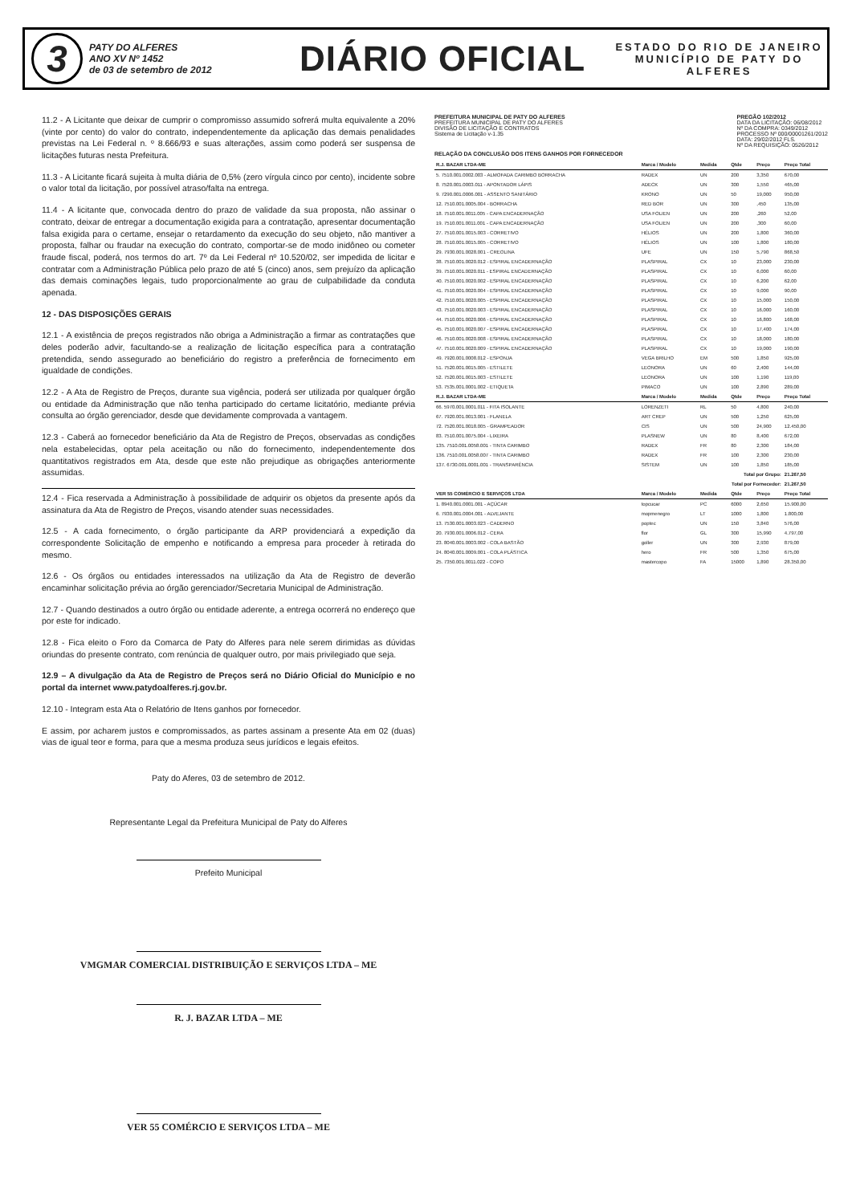3
PATY DO ALFERES
ANO XV Nº 1452
de 03 de setembro de 2012
DIÁRIO OFICIAL
ESTADO DO RIO DE JANEIRO
MUNICÍPIO DE PATY DO ALFERES
11.2 - A Licitante que deixar de cumprir o compromisso assumido sofrerá multa equivalente a 20% (vinte por cento) do valor do contrato, independentemente da aplicação das demais penalidades previstas na Lei Federal n. º 8.666/93 e suas alterações, assim como poderá ser suspensa de licitações futuras nesta Prefeitura.
11.3 - A Licitante ficará sujeita à multa diária de 0,5% (zero vírgula cinco por cento), incidente sobre o valor total da licitação, por possível atraso/falta na entrega.
11.4 - A licitante que, convocada dentro do prazo de validade da sua proposta, não assinar o contrato, deixar de entregar a documentação exigida para a contratação, apresentar documentação falsa exigida para o certame, ensejar o retardamento da execução do seu objeto, não mantiver a proposta, falhar ou fraudar na execução do contrato, comportar-se de modo inidôneo ou cometer fraude fiscal, poderá, nos termos do art. 7º da Lei Federal nº 10.520/02, ser impedida de licitar e contratar com a Administração Pública pelo prazo de até 5 (cinco) anos, sem prejuízo da aplicação das demais cominações legais, tudo proporcionalmente ao grau de culpabilidade da conduta apenada.
12 - DAS DISPOSIÇÕES GERAIS
12.1 - A existência de preços registrados não obriga a Administração a firmar as contratações que deles poderão advir, facultando-se a realização de licitação específica para a contratação pretendida, sendo assegurado ao beneficiário do registro a preferência de fornecimento em igualdade de condições.
12.2 - A Ata de Registro de Preços, durante sua vigência, poderá ser utilizada por qualquer órgão ou entidade da Administração que não tenha participado do certame licitatório, mediante prévia consulta ao órgão gerenciador, desde que devidamente comprovada a vantagem.
12.3 - Caberá ao fornecedor beneficiário da Ata de Registro de Preços, observadas as condições nela estabelecidas, optar pela aceitação ou não do fornecimento, independentemente dos quantitativos registrados em Ata, desde que este não prejudique as obrigações anteriormente assumidas.
12.4 - Fica reservada a Administração à possibilidade de adquirir os objetos da presente após da assinatura da Ata de Registro de Preços, visando atender suas necessidades.
12.5 - A cada fornecimento, o órgão participante da ARP providenciará a expedição da correspondente Solicitação de empenho e notificando a empresa para proceder à retirada do mesmo.
12.6 - Os órgãos ou entidades interessados na utilização da Ata de Registro de deverão encaminhar solicitação prévia ao órgão gerenciador/Secretaria Municipal de Administração.
12.7 - Quando destinados a outro órgão ou entidade aderente, a entrega ocorrerá no endereço que por este for indicado.
12.8 - Fica eleito o Foro da Comarca de Paty do Alferes para nele serem dirimidas as dúvidas oriundas do presente contrato, com renúncia de qualquer outro, por mais privilegiado que seja.
12.9 – A divulgação da Ata de Registro de Preços será no Diário Oficial do Município e no portal da internet www.patydoalferes.rj.gov.br.
12.10 - Integram esta Ata o Relatório de Itens ganhos por fornecedor.
E assim, por acharem justos e compromissados, as partes assinam a presente Ata em 02 (duas) vias de igual teor e forma, para que a mesma produza seus jurídicos e legais efeitos.
Paty do Aferes, 03 de setembro de 2012.
Representante Legal da Prefeitura Municipal de Paty do Alferes
Prefeito Municipal
VMGMAR COMERCIAL DISTRIBUIÇÃO E SERVIÇOS LTDA – ME
R. J. BAZAR LTDA – ME
VER 55 COMÉRCIO E SERVIÇOS LTDA – ME
PREFEITURA MUNICIPAL DE PATY DO ALFERES
PREFEITURA MUNICIPAL DE PATY DO ALFERES
DIVISÃO DE LICITAÇÃO E CONTRATOS
Sistema de Licitação v-1.35
PREGÃO 102/2012
DATA DA LICITAÇÃO: 06/08/2012
Nº DA COMPRA: 0349/2012
PROCESSO Nº 000/00001261/2012
DATA: 29/02/2012 FLS.
Nº DA REQUISIÇÃO: 0526/2012
RELAÇÃO DA CONCLUSÃO DOS ITENS GANHOS POR FORNECEDOR
| R.J. BAZAR LTDA-ME | Marca / Modelo | Medida | Qtde | Preço | Preço Total |
| --- | --- | --- | --- | --- | --- |
| 5. 7510.001.0002.003 - ALMOFADA CARIMBO BORRACHA | RADEX | UN | 200 | 3,350 | 670,00 |
| 8. 7520.001.0003.011 - APONTADOR LÁPIS | ADECK | UN | 300 | 1,550 | 465,00 |
| 9. 7290.001.0006.001 - ASSENTO SANITÁRIO | KRONO | UN | 50 | 19,000 | 950,00 |
| 12. 7510.001.0005.004 - BORRACHA | RED BOR | UN | 300 | ,450 | 135,00 |
| 18. 7510.001.0011.005 - CAPA ENCADERNAÇÃO | USA FOLIEN | UN | 200 | ,260 | 52,00 |
| 19. 7510.001.0011.001 - CAPA ENCADERNAÇÃO | USA FOLIEN | UN | 200 | ,300 | 60,00 |
| 27. 7510.001.0015.003 - CORRETIVO | HÉLIOS | UN | 200 | 1,800 | 360,00 |
| 28. 7510.001.0015.005 - CORRETIVO | HÉLIOS | UN | 100 | 1,800 | 180,00 |
| 29. 7930.001.0028.001 - CREOLINA | UFE | UN | 150 | 5,790 | 868,50 |
| 38. 7510.001.0020.012 - ESPIRAL ENCADERNAÇÃO | PLASPIRAL | CX | 10 | 23,000 | 230,00 |
| 39. 7510.001.0020.011 - ESPIRAL ENCADERNAÇÃO | PLASPIRAL | CX | 10 | 6,000 | 60,00 |
| 40. 7510.001.0020.002 - ESPIRAL ENCADERNAÇÃO | PLASPIRAL | CX | 10 | 6,200 | 62,00 |
| 41. 7510.001.0020.004 - ESPIRAL ENCADERNAÇÃO | PLASPIRAL | CX | 10 | 9,000 | 90,00 |
| 42. 7510.001.0020.005 - ESPIRAL ENCADERNAÇÃO | PLASPIRAL | CX | 10 | 15,000 | 150,00 |
| 43. 7510.001.0020.003 - ESPIRAL ENCADERNAÇÃO | PLASPIRAL | CX | 10 | 16,000 | 160,00 |
| 44. 7510.001.0020.006 - ESPIRAL ENCADERNAÇÃO | PLASPIRAL | CX | 10 | 16,800 | 168,00 |
| 45. 7510.001.0020.007 - ESPIRAL ENCADERNAÇÃO | PLASPIRAL | CX | 10 | 17,400 | 174,00 |
| 46. 7510.001.0020.008 - ESPIRAL ENCADERNAÇÃO | PLASPIRAL | CX | 10 | 18,000 | 180,00 |
| 47. 7510.001.0020.009 - ESPIRAL ENCADERNAÇÃO | PLASPIRAL | CX | 10 | 19,000 | 190,00 |
| 49. 7920.001.0008.012 - ESPONJA | VEGA BRILHO | EM | 500 | 1,850 | 925,00 |
| 51. 7520.001.0015.005 - ESTILETE | LEONORA | UN | 60 | 2,400 | 144,00 |
| 52. 7520.001.0015.003 - ESTILETE | LEONORA | UN | 100 | 1,190 | 119,00 |
| 53. 7535.001.0001.002 - ETIQUETA | PIMACO | UN | 100 | 2,890 | 289,00 |
| R.J. BAZAR LTDA-ME | Marca / Modelo | Medida | Qtde | Preço | Preço Total |
| 66. 5970.001.0001.011 - FITA ISOLANTE | LORENZETI | RL | 50 | 4,800 | 240,00 |
| 67. 7920.001.0013.001 - FLANELA | ART CREP | UN | 500 | 1,250 | 625,00 |
| 72. 7520.001.0018.005 - GRAMPEADOR | CIS | UN | 500 | 24,900 | 12.450,00 |
| 83. 7510.001.0075.004 - LIXEIRA | PLASNEW | UN | 80 | 8,400 | 672,00 |
| 135. 7510.001.0058.001 - TINTA CARIMBO | RADEX | FR | 80 | 2,300 | 184,00 |
| 136. 7510.001.0058.007 - TINTA CARIMBO | RADEX | FR | 100 | 2,300 | 230,00 |
| 137. 6730.001.0001.001 - TRANSPARÊNCIA | SISTEM | UN | 100 | 1,850 | 185,00 |
| Total por Grupo: | | | | | 21.267,50 |
| Total por Fornecedor: | | | | | 21.267,50 |
| VER 55 COMÉRCIO E SERVIÇOS LTDA | Marca / Modelo | Medida | Qtde | Preço | Preço Total |
| 1. 8940.001.0001.001 - AÇÚCAR | topcucar | PC | 6000 | 2,650 | 15.900,00 |
| 6. 7930.001.0004.001 - ALVEJANTE | mopmenegro | LT | 1000 | 1,800 | 1.800,00 |
| 13. 7530.001.0003.023 - CADERNO | poptec | UN | 150 | 3,840 | 576,00 |
| 20. 7930.001.0006.012 - CERA | flor | GL | 300 | 15,990 | 4.797,00 |
| 23. 8040.001.0003.002 - COLA BASTÃO | goller | UN | 300 | 2,930 | 879,00 |
| 24. 8040.001.0009.001 - COLA PLÁSTICA | hero | FR | 500 | 1,350 | 675,00 |
| 25. 7350.001.0011.022 - COPO | mastercopo | FA | 15000 | 1,890 | 28.350,00 |